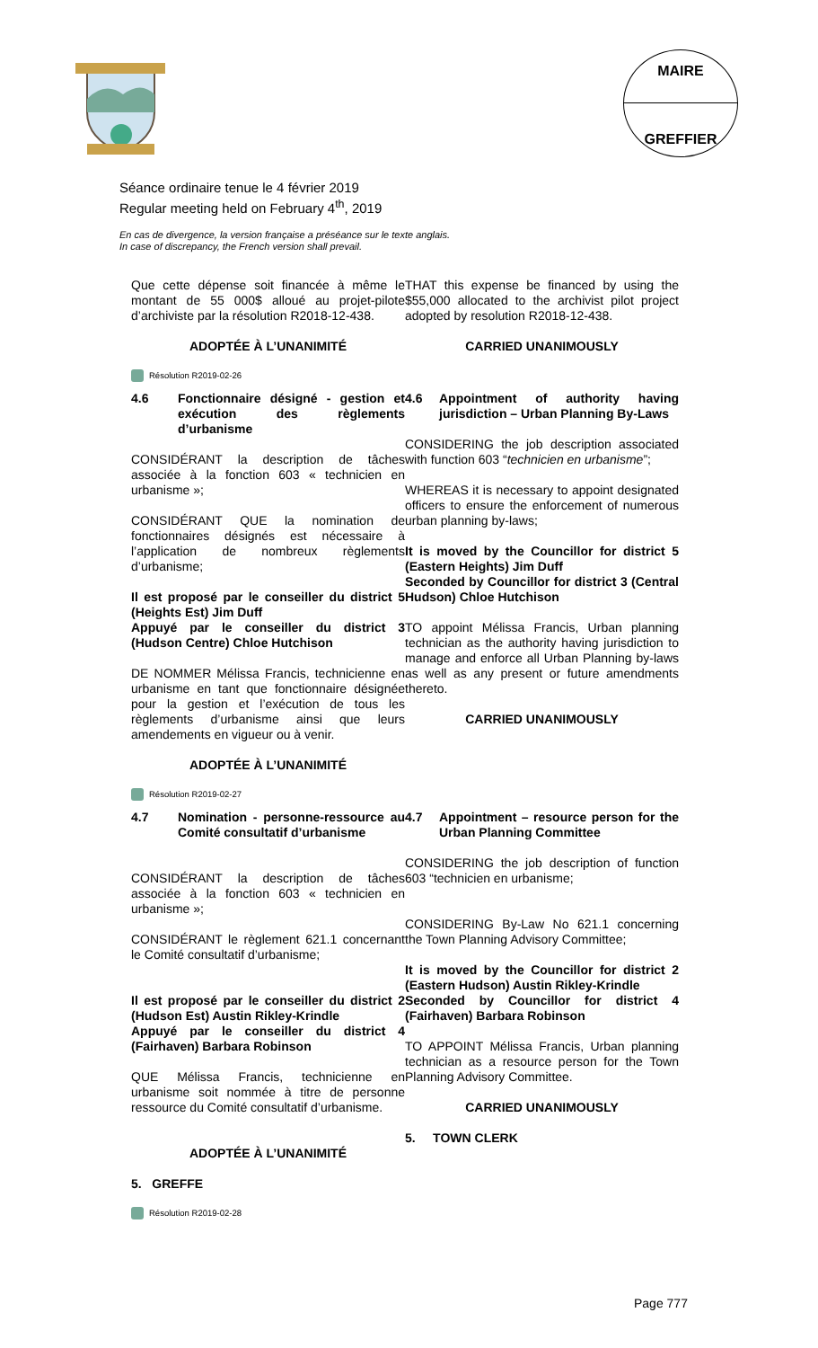MAIRE
GREFFIER
Séance ordinaire tenue le 4 février 2019
Regular meeting held on February 4<sup>th</sup>, 2019
En cas de divergence, la version française a préséance sur le texte anglais.
In case of discrepancy, the French version shall prevail.
Que cette dépense soit financée à même le montant de 55 000$ alloué au projet-pilote d’archiviste par la résolution R2018-12-438.
ADOPTÉE À L’UNANIMITÉ
THAT this expense be financed by using the $55,000 allocated to the archivist pilot project adopted by resolution R2018-12-438.
CARRIED UNANIMOUSLY
Résolution R2019-02-26
4.6 Fonctionnaire désigné - gestion et exécution des règlements d’urbanisme
CONSIDÉRANT la description de tâches associée à la fonction 603 « technicien en urbanisme »;
CONSIDÉRANT QUE la nomination de fonctionnaires désignés est nécessaire à l’application de nombreux règlements d’urbanisme;
Il est proposé par le conseiller du district 5 (Heights Est) Jim Duff
Appuyé par le conseiller du district 3 (Hudson Centre) Chloe Hutchison
DE NOMMER Mélissa Francis, technicienne en urbanisme en tant que fonctionnaire désignée pour la gestion et l’exécution de tous les règlements d’urbanisme ainsi que leurs amendements en vigueur ou à venir.
ADOPTÉE À L’UNANIMITÉ
4.6 Appointment of authority having jurisdiction – Urban Planning By-Laws
CONSIDERING the job description associated with function 603 “technicien en urbanisme”;
WHEREAS it is necessary to appoint designated officers to ensure the enforcement of numerous urban planning by-laws;
It is moved by the Councillor for district 5 (Eastern Heights) Jim Duff
Seconded by Councillor for district 3 (Central Hudson) Chloe Hutchison
TO appoint Mélissa Francis, Urban planning technician as the authority having jurisdiction to manage and enforce all Urban Planning by-laws as well as any present or future amendments thereto.
CARRIED UNANIMOUSLY
Résolution R2019-02-27
4.7 Nomination - personne-ressource au Comité consultatif d’urbanisme
CONSIDÉRANT la description de tâches associée à la fonction 603 « technicien en urbanisme »;
CONSIDÉRANT le règlement 621.1 concernant le Comité consultatif d’urbanisme;
Il est proposé par le conseiller du district 2 (Hudson Est) Austin Rikley-Krindle
Appuyé par le conseiller du district 4 (Fairhaven) Barbara Robinson
QUE Mélissa Francis, technicienne en urbanisme soit nommée à titre de personne ressource du Comité consultatif d’urbanisme.
ADOPTÉE À L’UNANIMITÉ
5. GREFFE
4.7 Appointment – resource person for the Urban Planning Committee
CONSIDERING the job description of function 603 “technicien en urbanisme;
CONSIDERING By-Law No 621.1 concerning the Town Planning Advisory Committee;
It is moved by the Councillor for district 2 (Eastern Hudson) Austin Rikley-Krindle
Seconded by Councillor for district 4 (Fairhaven) Barbara Robinson
TO APPOINT Mélissa Francis, Urban planning technician as a resource person for the Town Planning Advisory Committee.
CARRIED UNANIMOUSLY
5. TOWN CLERK
Résolution R2019-02-28
Page 777